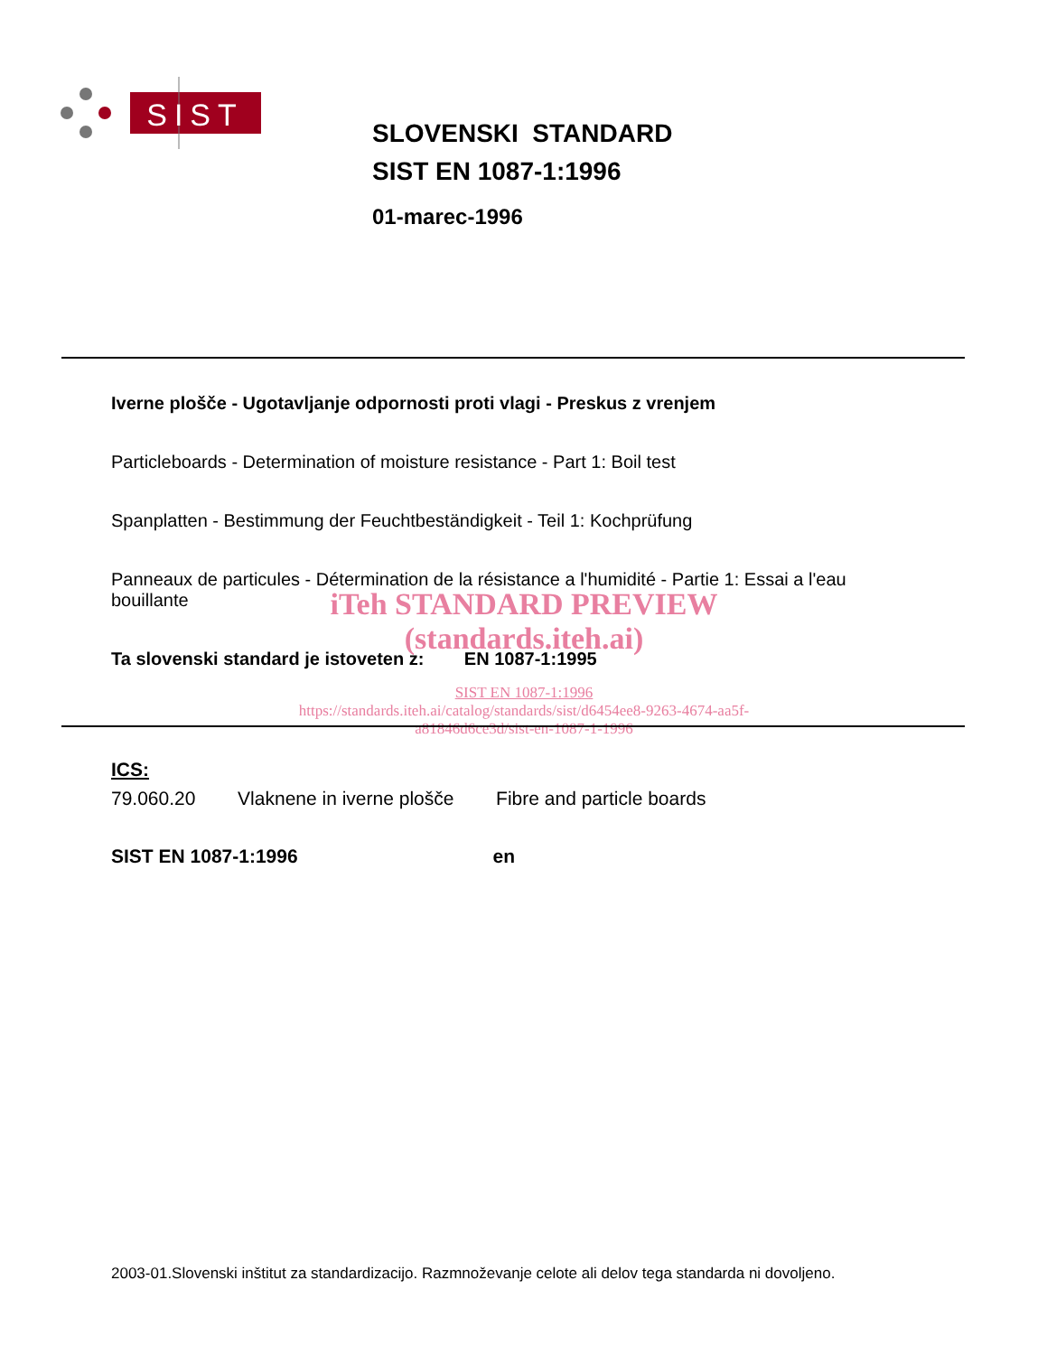SIST
SLOVENSKI STANDARD
SIST EN 1087-1:1996
01-marec-1996
Iverne plošče - Ugotavljanje odpornosti proti vlagi - Preskus z vrenjem
Particleboards - Determination of moisture resistance - Part 1: Boil test
Spanplatten - Bestimmung der Feuchtbeständigkeit - Teil 1: Kochprüfung
Panneaux de particules - Détermination de la résistance a l'humidité - Partie 1: Essai a l'eau bouillante
Ta slovenski standard je istoveten z: EN 1087-1:1995
iTeh STANDARD PREVIEW
(standards.iteh.ai)
SIST EN 1087-1:1996
https://standards.iteh.ai/catalog/standards/sist/d6454ee8-9263-4674-aa5f-
a81846d6ce3d/sist-en-1087-1-1996
ICS:
79.060.20 Vlaknene in iverne plošče Fibre and particle boards
SIST EN 1087-1:1996 en
2003-01.Slovenski inštitut za standardizacijo. Razmnoževanje celote ali delov tega standarda ni dovoljeno.